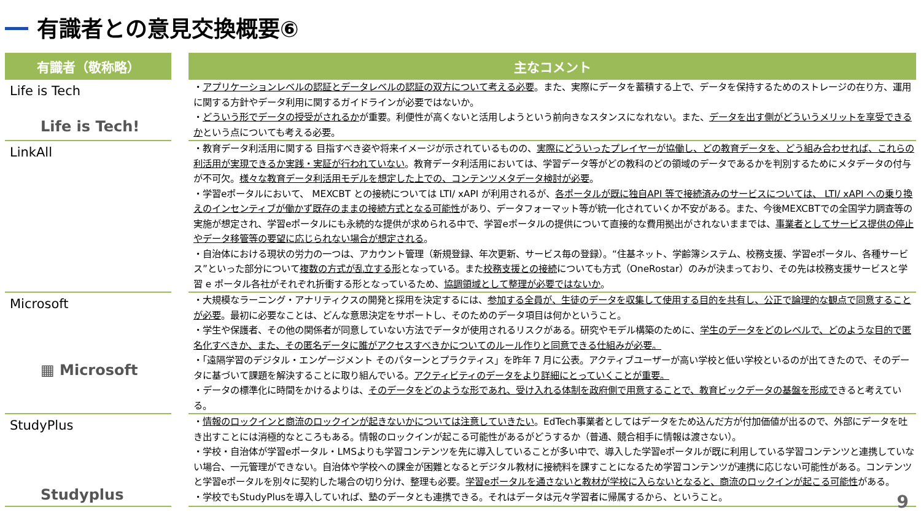有識者との意見交換概要⑥
| 有識者（敬称略） | | 主なコメント |
| --- | --- | --- |
| Life is Tech Life is Tech! | | ・ アプリケーションレベルの認証とデータレベルの認証の双方について考える必要 。また、実際にデータを蓄積する上で、データを保持するためのストレージの在り方、運用に関する方針やデータ利用に関するガイドラインが必要ではないか。 ・ どういう形でデータの授受がされるか が重要。利便性が高くないと活用しようという前向きなスタンスになれない。また、 データを出す側がどういうメリットを享受できるか という点についても考える必要。 |
| LinkAll | | ・教育データ利活用に関する 目指すべき姿や将来イメージが示されているものの、 実際にどういったプレイヤーが協働し、どの教育データを、どう組み合わせれば、これらの利活用が実現できるか実践・実証が行われていない 。教育データ利活用においては、学習データ等がどの教科のどの領域のデータであるかを判別するためにメタデータの付与が不可欠。 様々な教育データ利活用モデルを想定した上での、コンテンツメタデータ検討が必要 。 ・学習eポータルにおいて、 MEXCBT との接続については LTI/ xAPI が利用されるが、 各ポータルが既に独自API 等で接続済みのサービスについては、 LTI/ xAPI への乗り換えのインセンティブが働かず既存のままの接続方式となる可能性 があり、データフォーマット等が統一化されていくか不安がある。また、今後MEXCBTでの全国学力調査等の実施が想定され、学習eポータルにも永続的な提供が求められる中で、学習eポータルの提供について直接的な費用拠出がされないままでは、 事業者としてサービス提供の停止やデータ移管等の要望に応じられない場合が想定される 。 ・自治体における現状の労力の一つは、アカウント管理（新規登録、年次更新、サービス毎の登録）。“住基ネット、学齢簿システム、校務支援、学習eポータル、各種サービス”といった部分について 複数の方式が乱立する形 となっている。また 校務支援との接続 についても方式（OneRostar）のみが決まっており、その先は校務支援サービスと学習 e ポータル各社がそれぞれ折衝する形となっているため、 協調領域として整理が必要ではないか 。 |
| Microsoft ▦ Microsoft | | ・大規模なラーニング・アナリティクスの開発と採用を決定するには、 参加する全員が、生徒のデータを収集して使用する目的を共有し、公正で論理的な観点で同意することが必要 。最初に必要なことは、どんな意思決定をサポートし、そのためのデータ項目は何かということ。 ・学生や保護者、その他の関係者が同意していない方法でデータが使用されるリスクがある。研究やモデル構築のために、 学生のデータをどのレベルで、どのような目的で匿名化すべきか、また、その匿名データに誰がアクセスすべきかについてのルール作りと同意できる仕組みが必要。 ・「遠隔学習のデジタル・エンゲージメント そのパターンとプラクティス」を昨年 7 月に公表。アクティブユーザーが高い学校と低い学校といるのが出てきたので、そのデータに基づいて課題を解決することに取り組んでいる。 アクティビティのデータをより詳細にとっていくことが重要。 ・データの標準化に時間をかけるよりは、 そのデータをどのような形であれ、受け入れる体制を政府側で用意することで、教育ビックデータの基盤を形成で きると考えている。 |
| StudyPlus Studyplus | | ・ 情報のロックインと商流のロックインが起きないかについては注意していきたい 。EdTech事業者としてはデータをため込んだ方が付加価値が出るので、外部にデータを吐き出すことには消極的なところもある。情報のロックインが起こる可能性があるがどうするか（普通、競合相手に情報は渡さない）。 ・学校・自治体が学習eポータル・LMSよりも学習コンテンツを先に導入していることが多い中で、導入した学習eポータルが既に利用している学習コンテンツと連携していない場合、一元管理ができない。自治体や学校への課金が困難となるとデジタル教材に接続料を課すことになるため学習コンテンツが連携に応じない可能性がある。コンテンツと学習eポータルを別々に契約した場合の切り分け、整理も必要。 学習eポータルを通さないと教材が学校に入らないとなると、商流のロックインが起こる可能性 がある。 ・学校でもStudyPlusを導入していれば、塾のデータとも連携できる。それはデータは元々学習者に帰属するから、ということ。 |
9